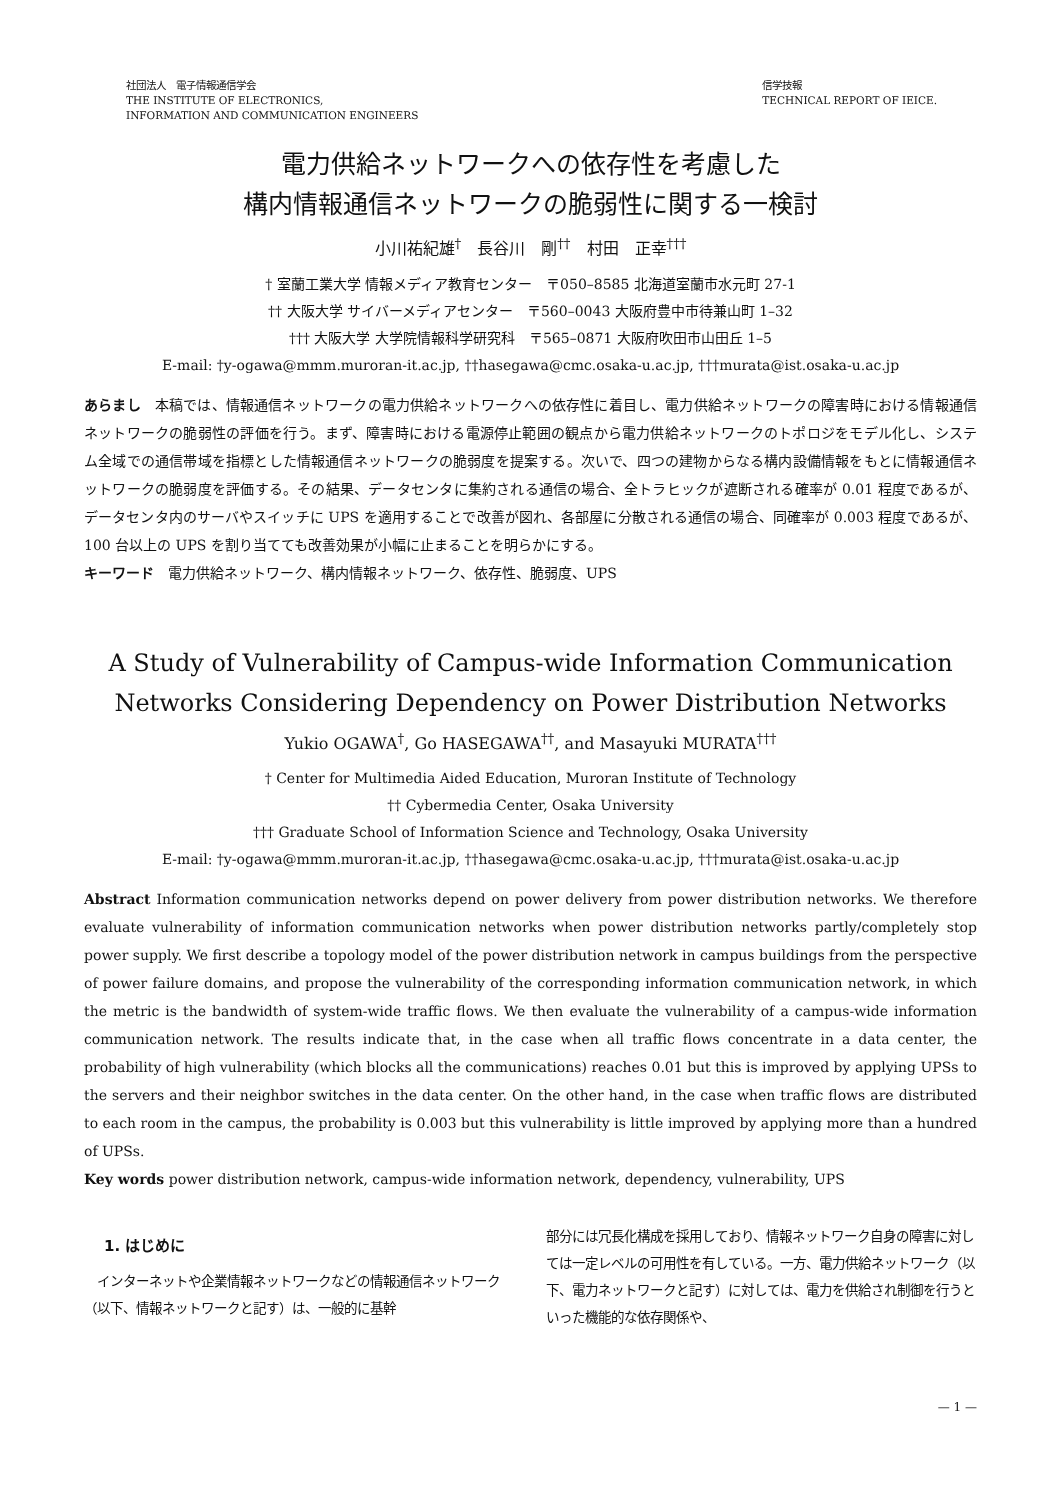社団法人　電子情報通信学会
THE INSTITUTE OF ELECTRONICS,
INFORMATION AND COMMUNICATION ENGINEERS
信学技報
TECHNICAL REPORT OF IEICE.
電力供給ネットワークへの依存性を考慮した
構内情報通信ネットワークの脆弱性に関する一検討
小川祐紀雄<sup>†</sup>　長谷川　剛<sup>††</sup>　村田　正幸<sup>†††</sup>
† 室蘭工業大学 情報メディア教育センター　〒050–8585 北海道室蘭市水元町 27-1
†† 大阪大学 サイバーメディアセンター　〒560–0043 大阪府豊中市待兼山町 1–32
††† 大阪大学 大学院情報科学研究科　〒565–0871 大阪府吹田市山田丘 1–5
E-mail: †y-ogawa@mmm.muroran-it.ac.jp, ††hasegawa@cmc.osaka-u.ac.jp, †††murata@ist.osaka-u.ac.jp
あらまし　本稿では、情報通信ネットワークの電力供給ネットワークへの依存性に着目し、電力供給ネットワークの障害時における情報通信ネットワークの脆弱性の評価を行う。まず、障害時における電源停止範囲の観点から電力供給ネットワークのトポロジをモデル化し、システム全域での通信帯域を指標とした情報通信ネットワークの脆弱度を提案する。次いで、四つの建物からなる構内設備情報をもとに情報通信ネットワークの脆弱度を評価する。その結果、データセンタに集約される通信の場合、全トラヒックが遮断される確率が 0.01 程度であるが、データセンタ内のサーバやスイッチに UPS を適用することで改善が図れ、各部屋に分散される通信の場合、同確率が 0.003 程度であるが、100 台以上の UPS を割り当てても改善効果が小幅に止まることを明らかにする。
キーワード　電力供給ネットワーク、構内情報ネットワーク、依存性、脆弱度、UPS
A Study of Vulnerability of Campus-wide Information Communication
Networks Considering Dependency on Power Distribution Networks
Yukio OGAWA<sup>†</sup>, Go HASEGAWA<sup>††</sup>, and Masayuki MURATA<sup>†††</sup>
† Center for Multimedia Aided Education, Muroran Institute of Technology
†† Cybermedia Center, Osaka University
††† Graduate School of Information Science and Technology, Osaka University
E-mail: †y-ogawa@mmm.muroran-it.ac.jp, ††hasegawa@cmc.osaka-u.ac.jp, †††murata@ist.osaka-u.ac.jp
Abstract Information communication networks depend on power delivery from power distribution networks. We therefore evaluate vulnerability of information communication networks when power distribution networks partly/completely stop power supply. We first describe a topology model of the power distribution network in campus buildings from the perspective of power failure domains, and propose the vulnerability of the corresponding information communication network, in which the metric is the bandwidth of system-wide traffic flows. We then evaluate the vulnerability of a campus-wide information communication network. The results indicate that, in the case when all traffic flows concentrate in a data center, the probability of high vulnerability (which blocks all the communications) reaches 0.01 but this is improved by applying UPSs to the servers and their neighbor switches in the data center. On the other hand, in the case when traffic flows are distributed to each room in the campus, the probability is 0.003 but this vulnerability is little improved by applying more than a hundred of UPSs.
Key words power distribution network, campus-wide information network, dependency, vulnerability, UPS
1. はじめに
　インターネットや企業情報ネットワークなどの情報通信ネットワーク（以下、情報ネットワークと記す）は、一般的に基幹
部分には冗長化構成を採用しており、情報ネットワーク自身の障害に対しては一定レベルの可用性を有している。一方、電力供給ネットワーク（以下、電力ネットワークと記す）に対しては、電力を供給され制御を行うといった機能的な依存関係や、
— 1 —